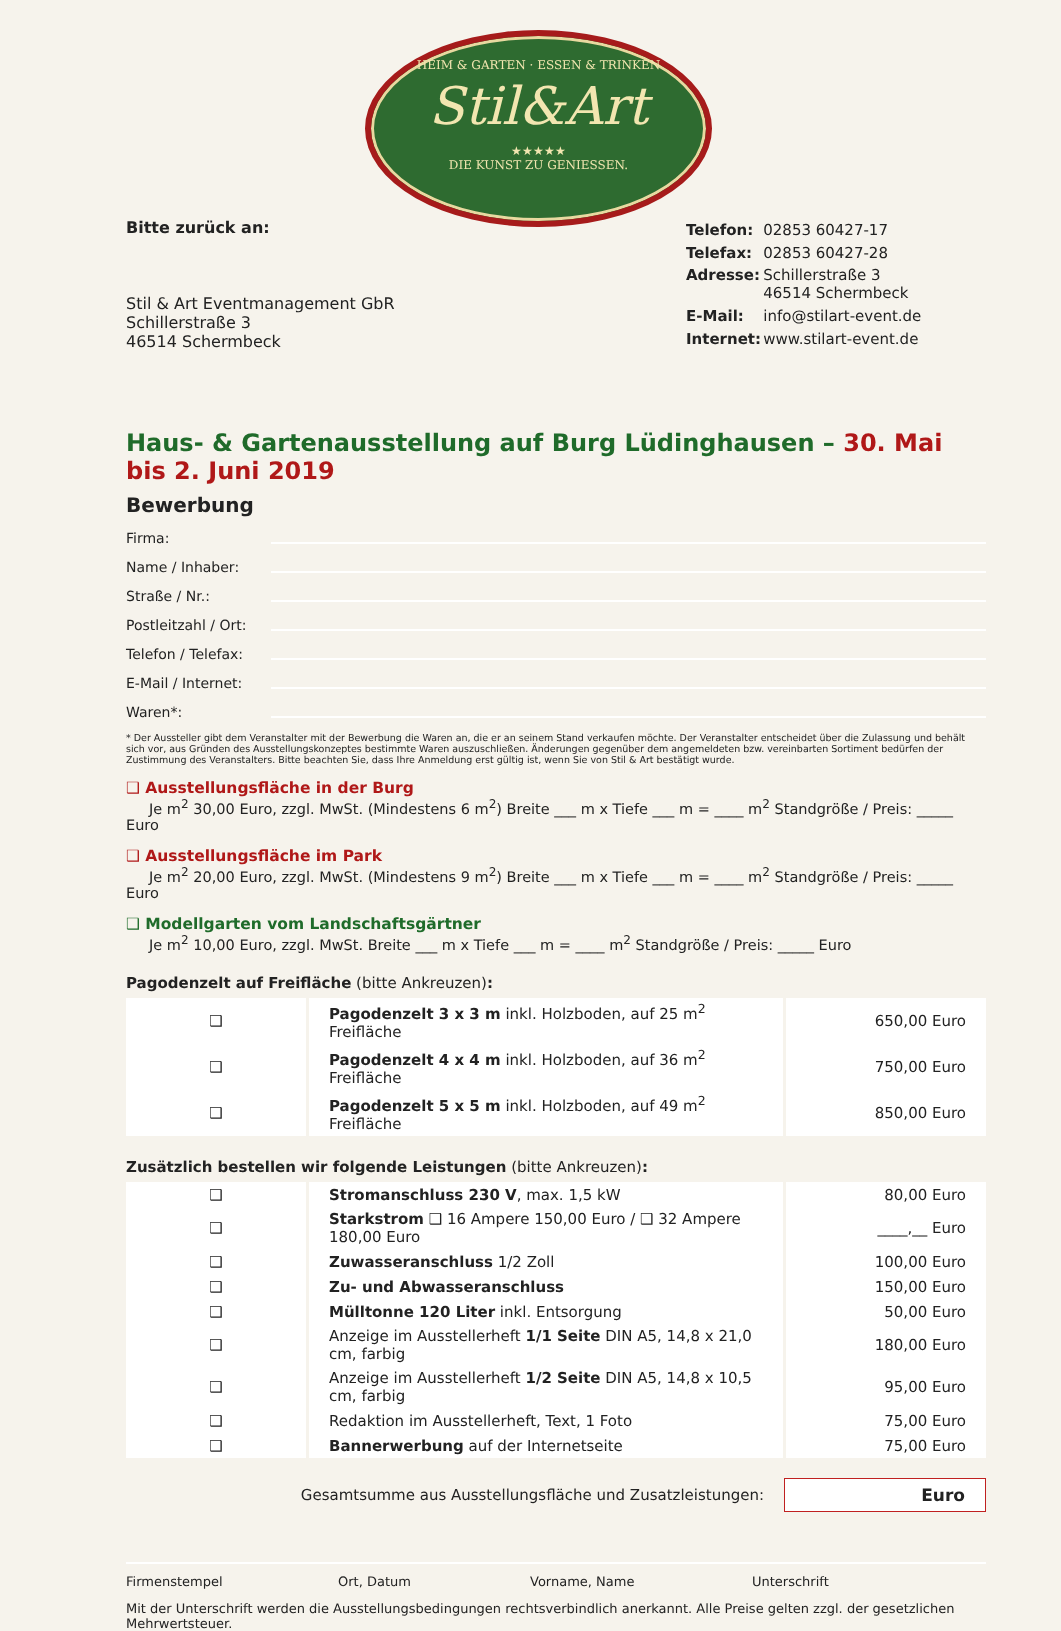HEIM & GARTEN · ESSEN & TRINKEN
Stil&Art
★★★★★
DIE KUNST ZU GENIESSEN.
Bitte zurück an:
Stil & Art Eventmanagement GbR
Schillerstraße 3
46514 Schermbeck
| Telefon: | 02853 60427-17 |
| Telefax: | 02853 60427-28 |
| Adresse: | Schillerstraße 3 46514 Schermbeck |
| E-Mail: | info@stilart-event.de |
| Internet: | www.stilart-event.de |
Haus- & Gartenausstellung auf Burg Lüdinghausen – 30. Mai bis 2. Juni 2019
Bewerbung
Firma:
Name / Inhaber:
Straße / Nr.:
Postleitzahl / Ort:
Telefon / Telefax:
E-Mail / Internet:
Waren*:
* Der Aussteller gibt dem Veranstalter mit der Bewerbung die Waren an, die er an seinem Stand verkaufen möchte. Der Veranstalter entscheidet über die Zulassung und behält sich vor, aus Gründen des Ausstellungskonzeptes bestimmte Waren auszuschließen. Änderungen gegenüber dem angemeldeten bzw. vereinbarten Sortiment bedürfen der Zustimmung des Veranstalters. Bitte beachten Sie, dass Ihre Anmeldung erst gültig ist, wenn Sie von Stil & Art bestätigt wurde.
❑ Ausstellungsfläche in der Burg
Je m<sup>2</sup> 30,00 Euro, zzgl. MwSt. (Mindestens 6 m<sup>2</sup>) Breite ___ m x Tiefe ___ m = ____ m<sup>2</sup> Standgröße / Preis: _____ Euro
❑ Ausstellungsfläche im Park
Je m<sup>2</sup> 20,00 Euro, zzgl. MwSt. (Mindestens 9 m<sup>2</sup>) Breite ___ m x Tiefe ___ m = ____ m<sup>2</sup> Standgröße / Preis: _____ Euro
❑ Modellgarten vom Landschaftsgärtner
Je m<sup>2</sup> 10,00 Euro, zzgl. MwSt. Breite ___ m x Tiefe ___ m = ____ m<sup>2</sup> Standgröße / Preis: _____ Euro
Pagodenzelt auf Freifläche (bitte Ankreuzen):
| ❑ | Pagodenzelt 3 x 3 m inkl. Holzboden, auf 25 m<sup>2</sup> Freifläche | 650,00 Euro |
| ❑ | Pagodenzelt 4 x 4 m inkl. Holzboden, auf 36 m<sup>2</sup> Freifläche | 750,00 Euro |
| ❑ | Pagodenzelt 5 x 5 m inkl. Holzboden, auf 49 m<sup>2</sup> Freifläche | 850,00 Euro |
Zusätzlich bestellen wir folgende Leistungen (bitte Ankreuzen):
| ❑ | Stromanschluss 230 V , max. 1,5 kW | 80,00 Euro |
| ❑ | Starkstrom ❑ 16 Ampere 150,00 Euro / ❑ 32 Ampere 180,00 Euro | ____,__ Euro |
| ❑ | Zuwasseranschluss 1/2 Zoll | 100,00 Euro |
| ❑ | Zu- und Abwasseranschluss | 150,00 Euro |
| ❑ | Mülltonne 120 Liter inkl. Entsorgung | 50,00 Euro |
| ❑ | Anzeige im Ausstellerheft 1/1 Seite DIN A5, 14,8 x 21,0 cm, farbig | 180,00 Euro |
| ❑ | Anzeige im Ausstellerheft 1/2 Seite DIN A5, 14,8 x 10,5 cm, farbig | 95,00 Euro |
| ❑ | Redaktion im Ausstellerheft, Text, 1 Foto | 75,00 Euro |
| ❑ | Bannerwerbung auf der Internetseite | 75,00 Euro |
Gesamtsumme aus Ausstellungsfläche und Zusatzleistungen:
Euro
Firmenstempel Ort, Datum Vorname, Name Unterschrift
Mit der Unterschrift werden die Ausstellungsbedingungen rechtsverbindlich anerkannt. Alle Preise gelten zzgl. der gesetzlichen Mehrwertsteuer.